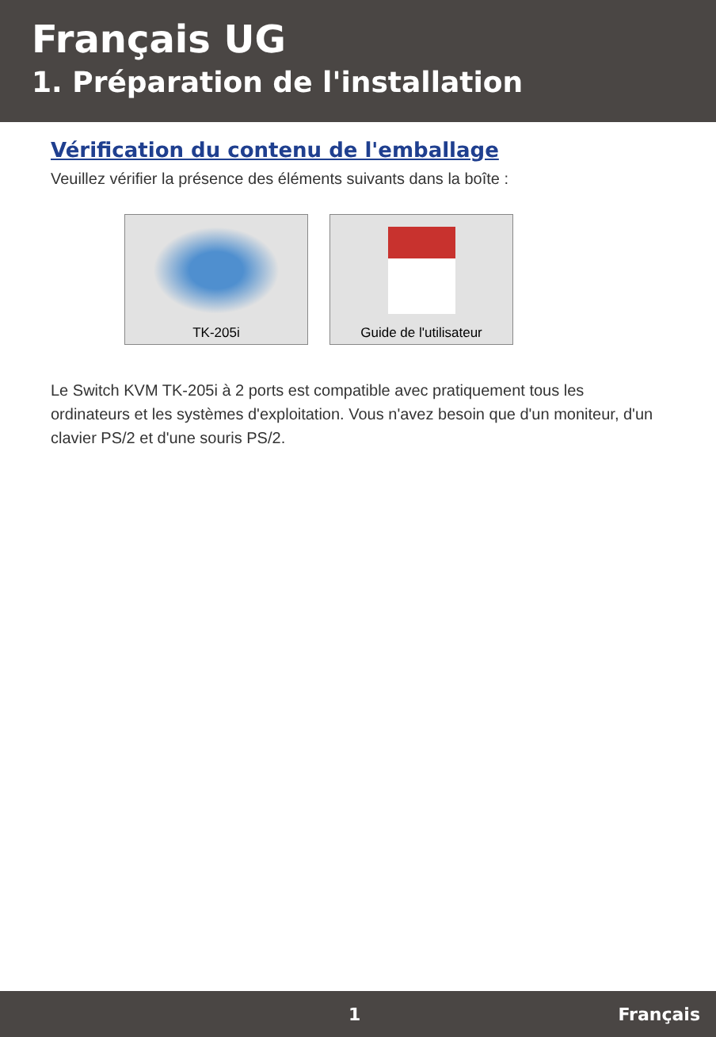Français UG
1. Préparation de l'installation
Vérification du contenu de l'emballage
Veuillez vérifier la présence des éléments suivants dans la boîte :
TK-205i Guide de l'utilisateur
Le Switch KVM TK-205i à 2 ports est compatible avec pratiquement tous les ordinateurs et les systèmes d'exploitation. Vous n'avez besoin que d'un moniteur, d'un clavier PS/2 et d'une souris PS/2.
1 Français